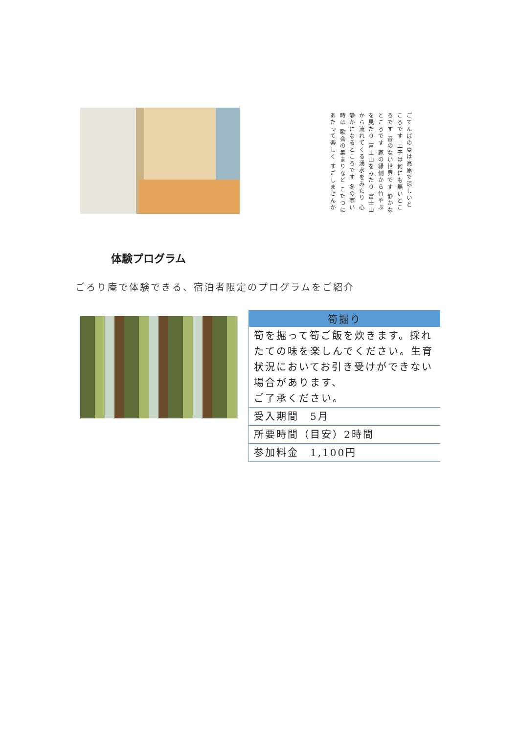ごてんばの夏は高原で涼しいところです 二子は何にも無いところです 音のない世界です 静かなところです 家の縁側から竹やぶを見たり 富士山をみたり 富士山から流れてくる湧水をみたり 心静かになるところです 冬の寒い時は 歌会の集まりなど こたつにあたって楽しく すごしませんか
体験プログラム
ごろり庵で体験できる、宿泊者限定のプログラムをご紹介
| 筍掘り |
| --- |
| 筍を掘って筍ご飯を炊きます。採れたての味を楽しんでください。生育状況においてお引き受けができない場合があります、 ご了承ください。 |
| 受入期間 5月 |
| 所要時間（目安）2時間 |
| 参加料金 1,100円 |